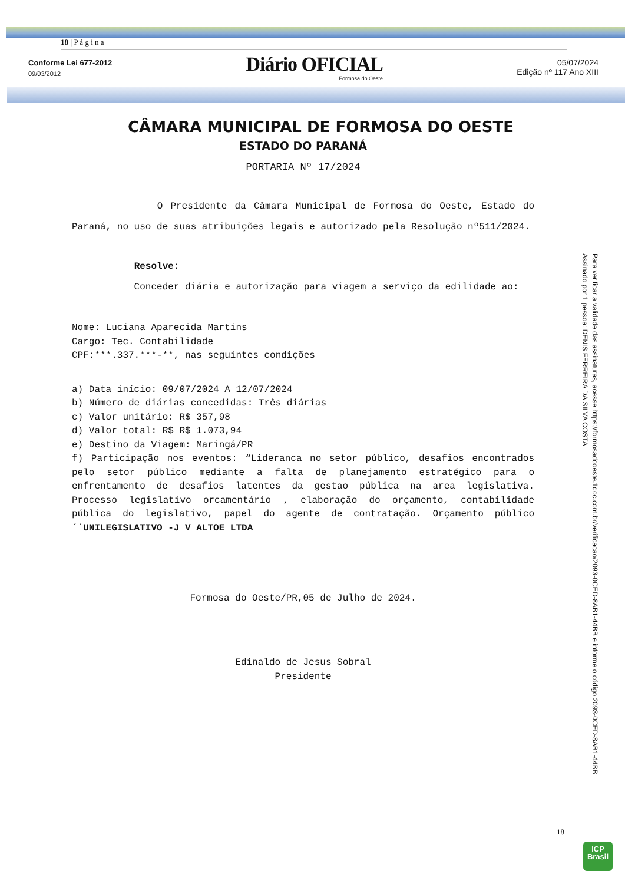18 | P á g i n a
Conforme Lei 677-2012
09/03/2012
Diário OFICIAL
Formosa do Oeste
05/07/2024
Edição nº 117 Ano XIII
CÂMARA MUNICIPAL DE FORMOSA DO OESTE
ESTADO DO PARANÁ
PORTARIA Nº 17/2024
O Presidente da Câmara Municipal de Formosa do Oeste, Estado do Paraná, no uso de suas atribuições legais e autorizado pela Resolução nº511/2024.
Resolve:
Conceder diária e autorização para viagem a serviço da edilidade ao:
Nome: Luciana Aparecida Martins
Cargo: Tec. Contabilidade
CPF:***.337.***-**, nas seguintes condições
a) Data início: 09/07/2024 A 12/07/2024
b) Número de diárias concedidas: Três diárias
c) Valor unitário: R$ 357,98
d) Valor total: R$ R$ 1.073,94
e) Destino da Viagem: Maringá/PR
f) Participação nos eventos: “Lideranca no setor público, desafios encontrados pelo setor público mediante a falta de planejamento estratégico para o enfrentamento de desafios latentes da gestao pública na area legislativa. Processo legislativo orcamentário , elaboração do orçamento, contabilidade pública do legislativo, papel do agente de contratação. Orçamento público´´UNILEGISLATIVO -J V ALTOE LTDA
Formosa do Oeste/PR,05 de Julho de 2024.
Edinaldo de Jesus Sobral
Presidente
18
Para verificar a validade das assinaturas, acesse https://formosadooeste.1doc.com.br/verificacao/2093-0CED-8AB1-44BB e informe o código 2093-0CED-8AB1-44BB
Assinado por 1 pessoa: DENIS FERREIRA DA SILVA COSTA
ICP
Brasil